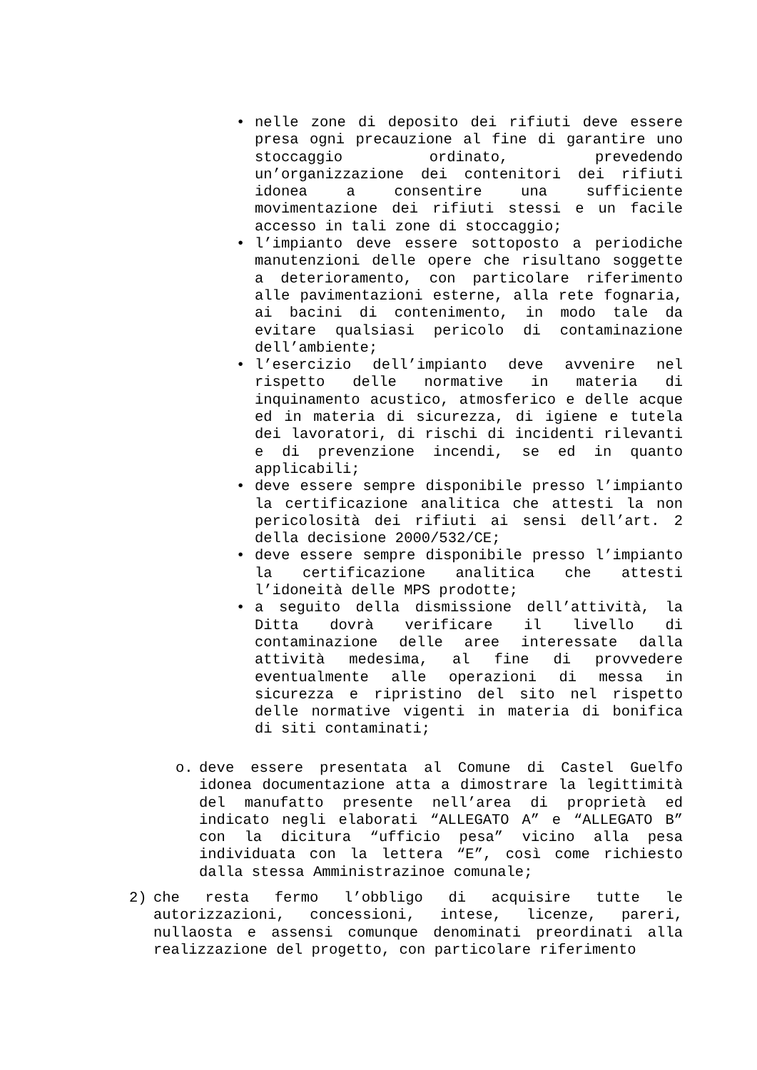• nelle zone di deposito dei rifiuti deve essere presa ogni precauzione al fine di garantire uno stoccaggio ordinato, prevedendo un’organizzazione dei contenitori dei rifiuti idonea a consentire una sufficiente movimentazione dei rifiuti stessi e un facile accesso in tali zone di stoccaggio;
• l’impianto deve essere sottoposto a periodiche manutenzioni delle opere che risultano soggette a deterioramento, con particolare riferimento alle pavimentazioni esterne, alla rete fognaria, ai bacini di contenimento, in modo tale da evitare qualsiasi pericolo di contaminazione dell’ambiente;
• l’esercizio dell’impianto deve avvenire nel rispetto delle normative in materia di inquinamento acustico, atmosferico e delle acque ed in materia di sicurezza, di igiene e tutela dei lavoratori, di rischi di incidenti rilevanti e di prevenzione incendi, se ed in quanto applicabili;
• deve essere sempre disponibile presso l’impianto la certificazione analitica che attesti la non pericolosità dei rifiuti ai sensi dell’art. 2 della decisione 2000/532/CE;
• deve essere sempre disponibile presso l’impianto la certificazione analitica che attesti l’idoneità delle MPS prodotte;
• a seguito della dismissione dell’attività, la Ditta dovrà verificare il livello di contaminazione delle aree interessate dalla attività medesima, al fine di provvedere eventualmente alle operazioni di messa in sicurezza e ripristino del sito nel rispetto delle normative vigenti in materia di bonifica di siti contaminati;
o. deve essere presentata al Comune di Castel Guelfo idonea documentazione atta a dimostrare la legittimità del manufatto presente nell’area di proprietà ed indicato negli elaborati “ALLEGATO A” e “ALLEGATO B” con la dicitura “ufficio pesa” vicino alla pesa individuata con la lettera “E”, così come richiesto dalla stessa Amministrazinoe comunale;
2) che resta fermo l’obbligo di acquisire tutte le autorizzazioni, concessioni, intese, licenze, pareri, nullaosta e assensi comunque denominati preordinati alla realizzazione del progetto, con particolare riferimento